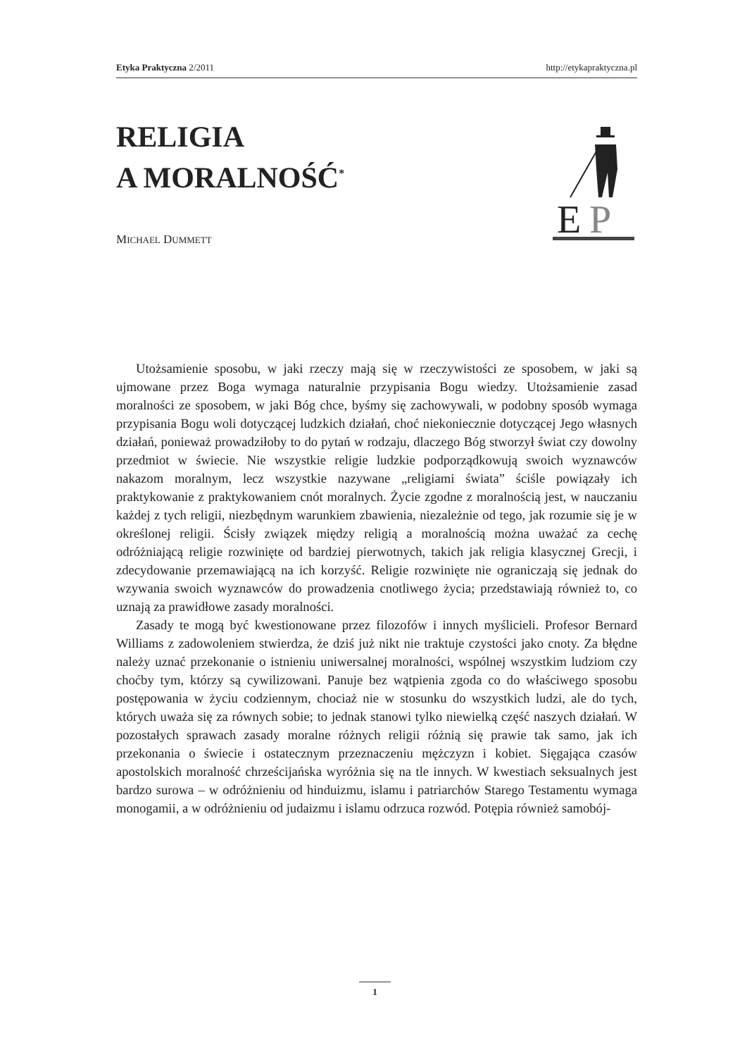Etyka Praktyczna 2/2011 http://etykapraktyczna.pl
RELIGIA
A MORALNOŚĆ<sup>*</sup>
E
P
MICHAEL DUMMETT
Utożsamienie sposobu, w jaki rzeczy mają się w rzeczywistości ze sposobem, w jaki są ujmowane przez Boga wymaga naturalnie przypisania Bogu wiedzy. Utożsamienie zasad moralności ze sposobem, w jaki Bóg chce, byśmy się zachowywali, w podobny sposób wymaga przypisania Bogu woli dotyczącej ludzkich działań, choć niekoniecznie dotyczącej Jego własnych działań, ponieważ prowadziłoby to do pytań w rodzaju, dlaczego Bóg stworzył świat czy dowolny przedmiot w świecie. Nie wszystkie religie ludzkie podporządkowują swoich wyznawców nakazom moralnym, lecz wszystkie nazywane „religiami świata” ściśle powiązały ich praktykowanie z praktykowaniem cnót moralnych. Życie zgodne z moralnością jest, w nauczaniu każdej z tych religii, niezbędnym warunkiem zbawienia, niezależnie od tego, jak rozumie się je w określonej religii. Ścisły związek między religią a moralnością można uważać za cechę odróżniającą religie rozwinięte od bardziej pierwotnych, takich jak religia klasycznej Grecji, i zdecydowanie przemawiającą na ich korzyść. Religie rozwinięte nie ograniczają się jednak do wzywania swoich wyznawców do prowadzenia cnotliwego życia; przedstawiają również to, co uznają za prawidłowe zasady moralności.
Zasady te mogą być kwestionowane przez filozofów i innych myślicieli. Profesor Bernard Williams z zadowoleniem stwierdza, że dziś już nikt nie traktuje czystości jako cnoty. Za błędne należy uznać przekonanie o istnieniu uniwersalnej moralności, wspólnej wszystkim ludziom czy choćby tym, którzy są cywilizowani. Panuje bez wątpienia zgoda co do właściwego sposobu postępowania w życiu codziennym, chociaż nie w stosunku do wszystkich ludzi, ale do tych, których uważa się za równych sobie; to jednak stanowi tylko niewielką część naszych działań. W pozostałych sprawach zasady moralne różnych religii różnią się prawie tak samo, jak ich przekonania o świecie i ostatecznym przeznaczeniu mężczyzn i kobiet. Sięgająca czasów apostolskich moralność chrześcijańska wyróżnia się na tle innych. W kwestiach seksualnych jest bardzo surowa – w odróżnieniu od hinduizmu, islamu i patriarchów Starego Testamentu wymaga monogamii, a w odróżnieniu od judaizmu i islamu odrzuca rozwód. Potępia również samobój-
1